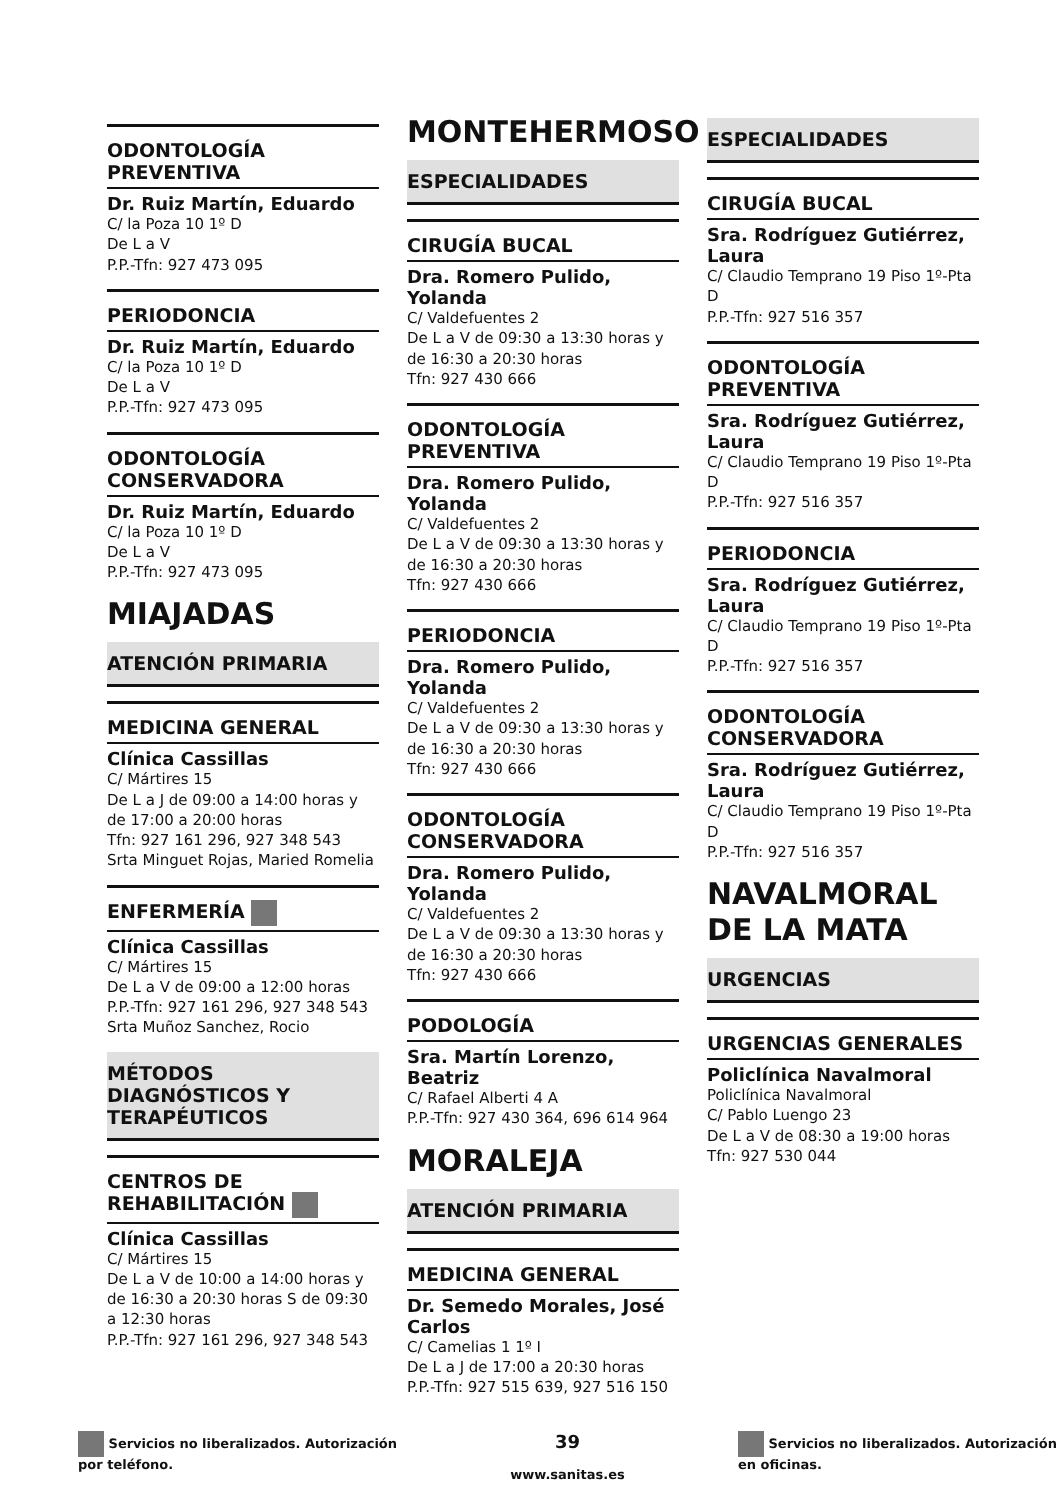ODONTOLOGÍA PREVENTIVA
Dr. Ruiz Martín, Eduardo
C/ la Poza 10 1º D
De L a V
P.P.-Tfn: 927 473 095
PERIODONCIA
Dr. Ruiz Martín, Eduardo
C/ la Poza 10 1º D
De L a V
P.P.-Tfn: 927 473 095
ODONTOLOGÍA CONSERVADORA
Dr. Ruiz Martín, Eduardo
C/ la Poza 10 1º D
De L a V
P.P.-Tfn: 927 473 095
MIAJADAS
ATENCIÓN PRIMARIA
MEDICINA GENERAL
Clínica Cassillas
C/ Mártires 15
De L a J de 09:00 a 14:00 horas y de 17:00 a 20:00 horas
Tfn: 927 161 296, 927 348 543
Srta Minguet Rojas, Maried Romelia
ENFERMERÍA
Clínica Cassillas
C/ Mártires 15
De L a V de 09:00 a 12:00 horas
P.P.-Tfn: 927 161 296, 927 348 543
Srta Muñoz Sanchez, Rocio
MÉTODOS DIAGNÓSTICOS Y TERAPÉUTICOS
CENTROS DE REHABILITACIÓN
Clínica Cassillas
C/ Mártires 15
De L a V de 10:00 a 14:00 horas y de 16:30 a 20:30 horas S de 09:30 a 12:30 horas
P.P.-Tfn: 927 161 296, 927 348 543
MONTEHERMOSO
ESPECIALIDADES
CIRUGÍA BUCAL
Dra. Romero Pulido, Yolanda
C/ Valdefuentes 2
De L a V de 09:30 a 13:30 horas y de 16:30 a 20:30 horas
Tfn: 927 430 666
ODONTOLOGÍA PREVENTIVA
Dra. Romero Pulido, Yolanda
C/ Valdefuentes 2
De L a V de 09:30 a 13:30 horas y de 16:30 a 20:30 horas
Tfn: 927 430 666
PERIODONCIA
Dra. Romero Pulido, Yolanda
C/ Valdefuentes 2
De L a V de 09:30 a 13:30 horas y de 16:30 a 20:30 horas
Tfn: 927 430 666
ODONTOLOGÍA CONSERVADORA
Dra. Romero Pulido, Yolanda
C/ Valdefuentes 2
De L a V de 09:30 a 13:30 horas y de 16:30 a 20:30 horas
Tfn: 927 430 666
PODOLOGÍA
Sra. Martín Lorenzo, Beatriz
C/ Rafael Alberti 4 A
P.P.-Tfn: 927 430 364, 696 614 964
MORALEJA
ATENCIÓN PRIMARIA
MEDICINA GENERAL
Dr. Semedo Morales, José Carlos
C/ Camelias 1 1º I
De L a J de 17:00 a 20:30 horas
P.P.-Tfn: 927 515 639, 927 516 150
ESPECIALIDADES
CIRUGÍA BUCAL
Sra. Rodríguez Gutiérrez, Laura
C/ Claudio Temprano 19 Piso 1º-Pta D
P.P.-Tfn: 927 516 357
ODONTOLOGÍA PREVENTIVA
Sra. Rodríguez Gutiérrez, Laura
C/ Claudio Temprano 19 Piso 1º-Pta D
P.P.-Tfn: 927 516 357
PERIODONCIA
Sra. Rodríguez Gutiérrez, Laura
C/ Claudio Temprano 19 Piso 1º-Pta D
P.P.-Tfn: 927 516 357
ODONTOLOGÍA CONSERVADORA
Sra. Rodríguez Gutiérrez, Laura
C/ Claudio Temprano 19 Piso 1º-Pta D
P.P.-Tfn: 927 516 357
NAVALMORAL DE LA MATA
URGENCIAS
URGENCIAS GENERALES
Policlínica Navalmoral
Policlínica Navalmoral
C/ Pablo Luengo 23
De L a V de 08:30 a 19:00 horas
Tfn: 927 530 044
Servicios no liberalizados. Autorización
por teléfono.
39
www.sanitas.es
Servicios no liberalizados. Autorización
en oficinas.